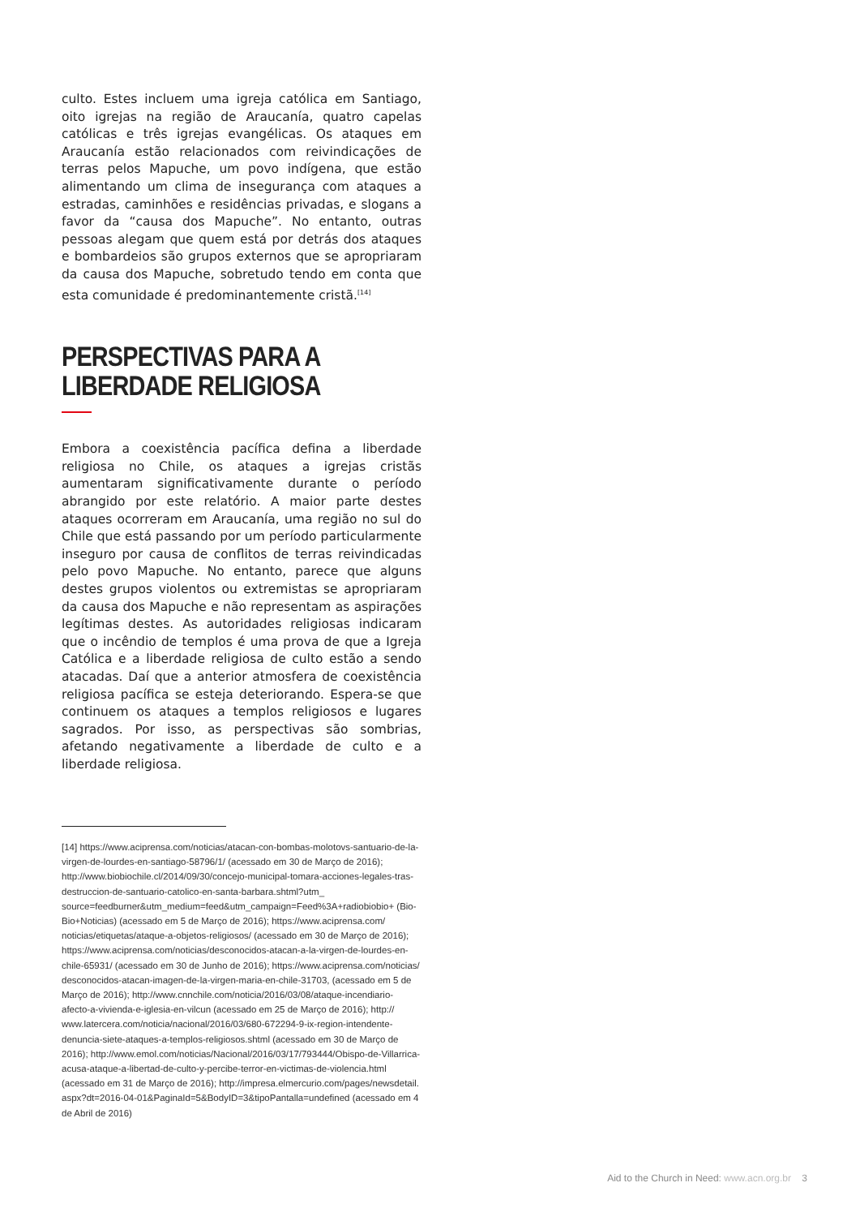culto. Estes incluem uma igreja católica em Santiago, oito igrejas na região de Araucanía, quatro capelas católicas e três igrejas evangélicas. Os ataques em Araucanía estão relacionados com reivindicações de terras pelos Mapuche, um povo indígena, que estão alimentando um clima de insegurança com ataques a estradas, caminhões e residências privadas, e slogans a favor da “causa dos Mapuche”. No entanto, outras pessoas alegam que quem está por detrás dos ataques e bombardeios são grupos externos que se apropriaram da causa dos Mapuche, sobretudo tendo em conta que esta comunidade é predominantemente cristã.<sup>[14]</sup>
PERSPECTIVAS PARA A
LIBERDADE RELIGIOSA
Embora a coexistência pacífica defina a liberdade religiosa no Chile, os ataques a igrejas cristãs aumentaram significativamente durante o período abrangido por este relatório. A maior parte destes ataques ocorreram em Araucanía, uma região no sul do Chile que está passando por um período particularmente inseguro por causa de conflitos de terras reivindicadas pelo povo Mapuche. No entanto, parece que alguns destes grupos violentos ou extremistas se apropriaram da causa dos Mapuche e não representam as aspirações legítimas destes. As autoridades religiosas indicaram que o incêndio de templos é uma prova de que a Igreja Católica e a liberdade religiosa de culto estão a sendo atacadas. Daí que a anterior atmosfera de coexistência religiosa pacífica se esteja deteriorando. Espera-se que continuem os ataques a templos religiosos e lugares sagrados. Por isso, as perspectivas são sombrias, afetando negativamente a liberdade de culto e a liberdade religiosa.
[14] https://www.aciprensa.com/noticias/atacan-con-bombas-molotovs-santuario-de-la-virgen-de-lourdes-en-santiago-58796/1/ (acessado em 30 de Março de 2016); http://www.biobiochile.cl/2014/09/30/concejo-municipal-tomara-acciones-legales-tras-destruccion-de-santuario-catolico-en-santa-barbara.shtml?utm_ source=feedburner&utm_medium=feed&utm_campaign=Feed%3A+radiobiobio+ (Bio-Bio+Noticias) (acessado em 5 de Março de 2016); https://www.aciprensa.com/ noticias/etiquetas/ataque-a-objetos-religiosos/ (acessado em 30 de Março de 2016); https://www.aciprensa.com/noticias/desconocidos-atacan-a-la-virgen-de-lourdes-en-chile-65931/ (acessado em 30 de Junho de 2016); https://www.aciprensa.com/noticias/ desconocidos-atacan-imagen-de-la-virgen-maria-en-chile-31703, (acessado em 5 de Março de 2016); http://www.cnnchile.com/noticia/2016/03/08/ataque-incendiario-afecto-a-vivienda-e-iglesia-en-vilcun (acessado em 25 de Março de 2016); http:// www.latercera.com/noticia/nacional/2016/03/680-672294-9-ix-region-intendente-denuncia-siete-ataques-a-templos-religiosos.shtml (acessado em 30 de Março de 2016); http://www.emol.com/noticias/Nacional/2016/03/17/793444/Obispo-de-Villarrica-acusa-ataque-a-libertad-de-culto-y-percibe-terror-en-victimas-de-violencia.html (acessado em 31 de Março de 2016); http://impresa.elmercurio.com/pages/newsdetail. aspx?dt=2016-04-01&PaginaId=5&BodyID=3&tipoPantalla=undefined (acessado em 4 de Abril de 2016)
Aid to the Church in Need: www.acn.org.br 3